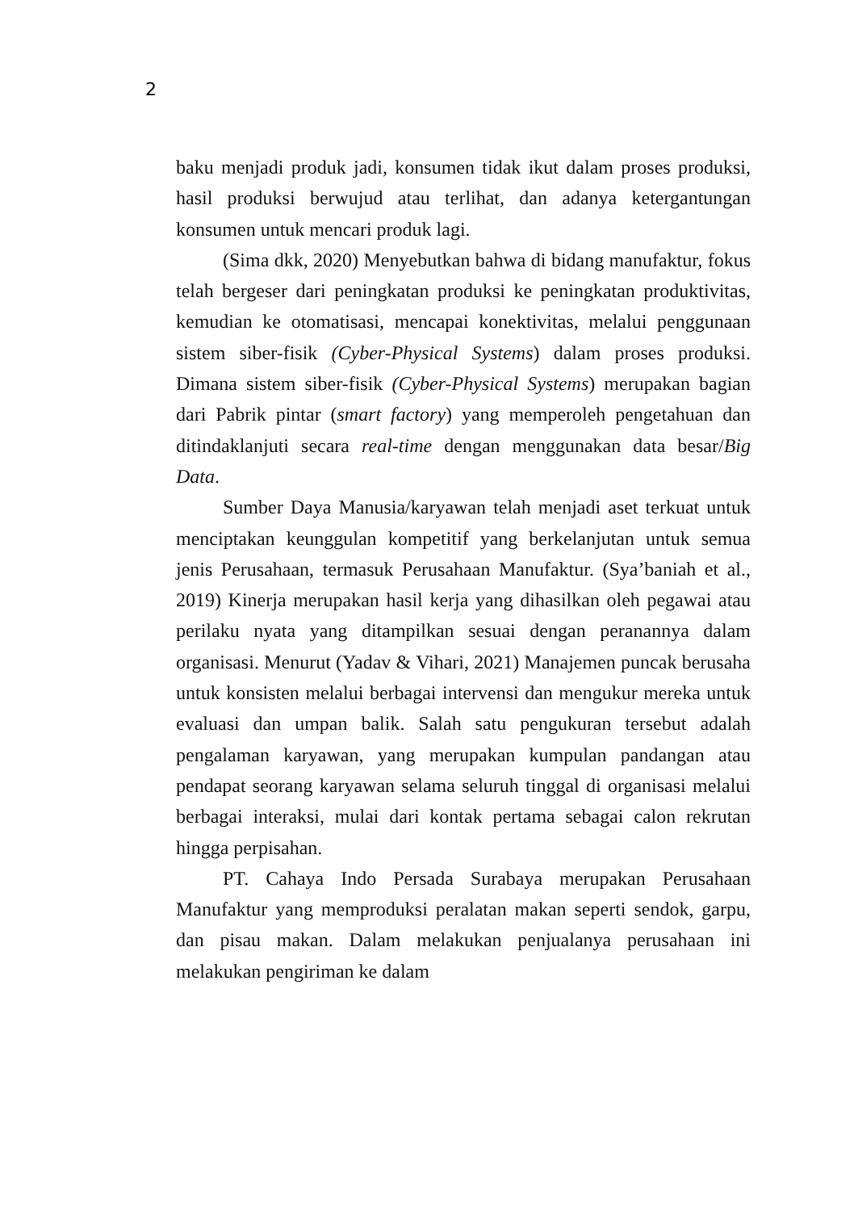2
baku menjadi produk jadi, konsumen tidak ikut dalam proses produksi, hasil produksi berwujud atau terlihat, dan adanya ketergantungan konsumen untuk mencari produk lagi.
(Sima dkk, 2020) Menyebutkan bahwa di bidang manufaktur, fokus telah bergeser dari peningkatan produksi ke peningkatan produktivitas, kemudian ke otomatisasi, mencapai konektivitas, melalui penggunaan sistem siber-fisik (Cyber-Physical Systems) dalam proses produksi. Dimana sistem siber-fisik (Cyber-Physical Systems) merupakan bagian dari Pabrik pintar (smart factory) yang memperoleh pengetahuan dan ditindaklanjuti secara real-time dengan menggunakan data besar/Big Data.
Sumber Daya Manusia/karyawan telah menjadi aset terkuat untuk menciptakan keunggulan kompetitif yang berkelanjutan untuk semua jenis Perusahaan, termasuk Perusahaan Manufaktur. (Sya’baniah et al., 2019) Kinerja merupakan hasil kerja yang dihasilkan oleh pegawai atau perilaku nyata yang ditampilkan sesuai dengan peranannya dalam organisasi. Menurut (Yadav & Vihari, 2021) Manajemen puncak berusaha untuk konsisten melalui berbagai intervensi dan mengukur mereka untuk evaluasi dan umpan balik. Salah satu pengukuran tersebut adalah pengalaman karyawan, yang merupakan kumpulan pandangan atau pendapat seorang karyawan selama seluruh tinggal di organisasi melalui berbagai interaksi, mulai dari kontak pertama sebagai calon rekrutan hingga perpisahan.
PT. Cahaya Indo Persada Surabaya merupakan Perusahaan Manufaktur yang memproduksi peralatan makan seperti sendok, garpu, dan pisau makan. Dalam melakukan penjualanya perusahaan ini melakukan pengiriman ke dalam